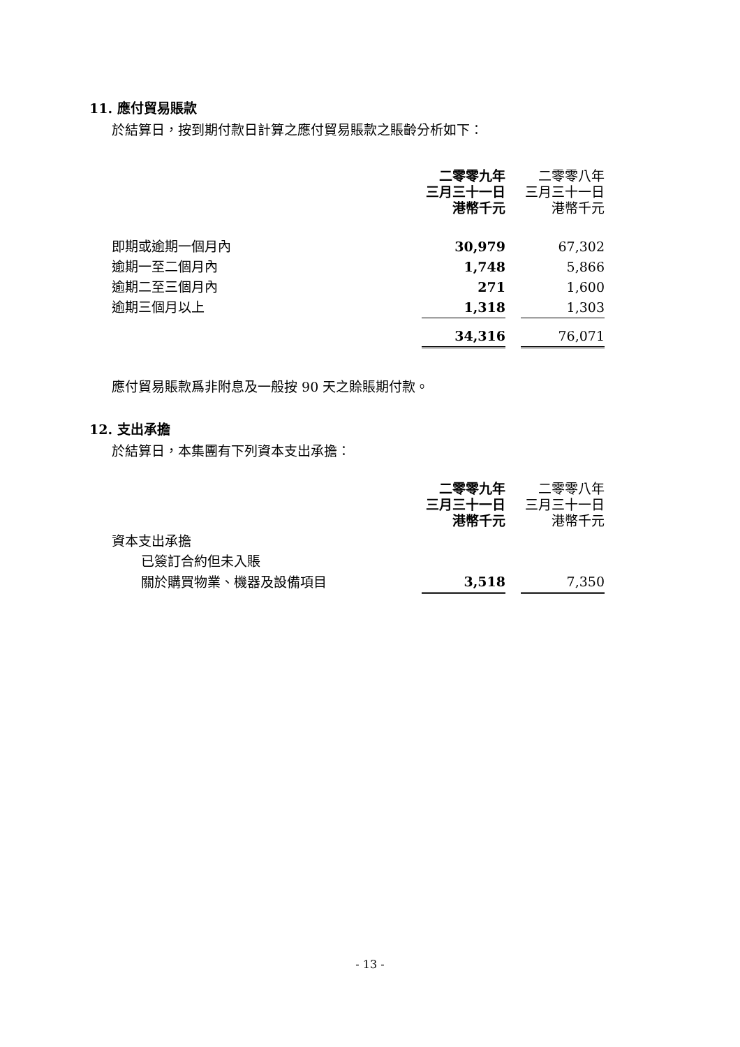11. 應付貿易賬款
於結算日，按到期付款日計算之應付貿易賬款之賬齡分析如下：
| | 二零零九年 三月三十一日 港幣千元 | | 二零零八年 三月三十一日 港幣千元 |
| --- | --- | --- | --- |
| 即期或逾期一個月內 | 30,979 | | 67,302 |
| 逾期一至二個月內 | 1,748 | | 5,866 |
| 逾期二至三個月內 | 271 | | 1,600 |
| 逾期三個月以上 | 1,318 | | 1,303 |
| | 34,316 | | 76,071 |
應付貿易賬款爲非附息及一般按 90 天之賒賬期付款。
12. 支出承擔
於結算日，本集團有下列資本支出承擔：
| | 二零零九年 三月三十一日 港幣千元 | | 二零零八年 三月三十一日 港幣千元 |
| --- | --- | --- | --- |
| 資本支出承擔 | | | |
| 已簽訂合約但未入賬 | | | |
| 關於購買物業、機器及設備項目 | 3,518 | | 7,350 |
- 13 -